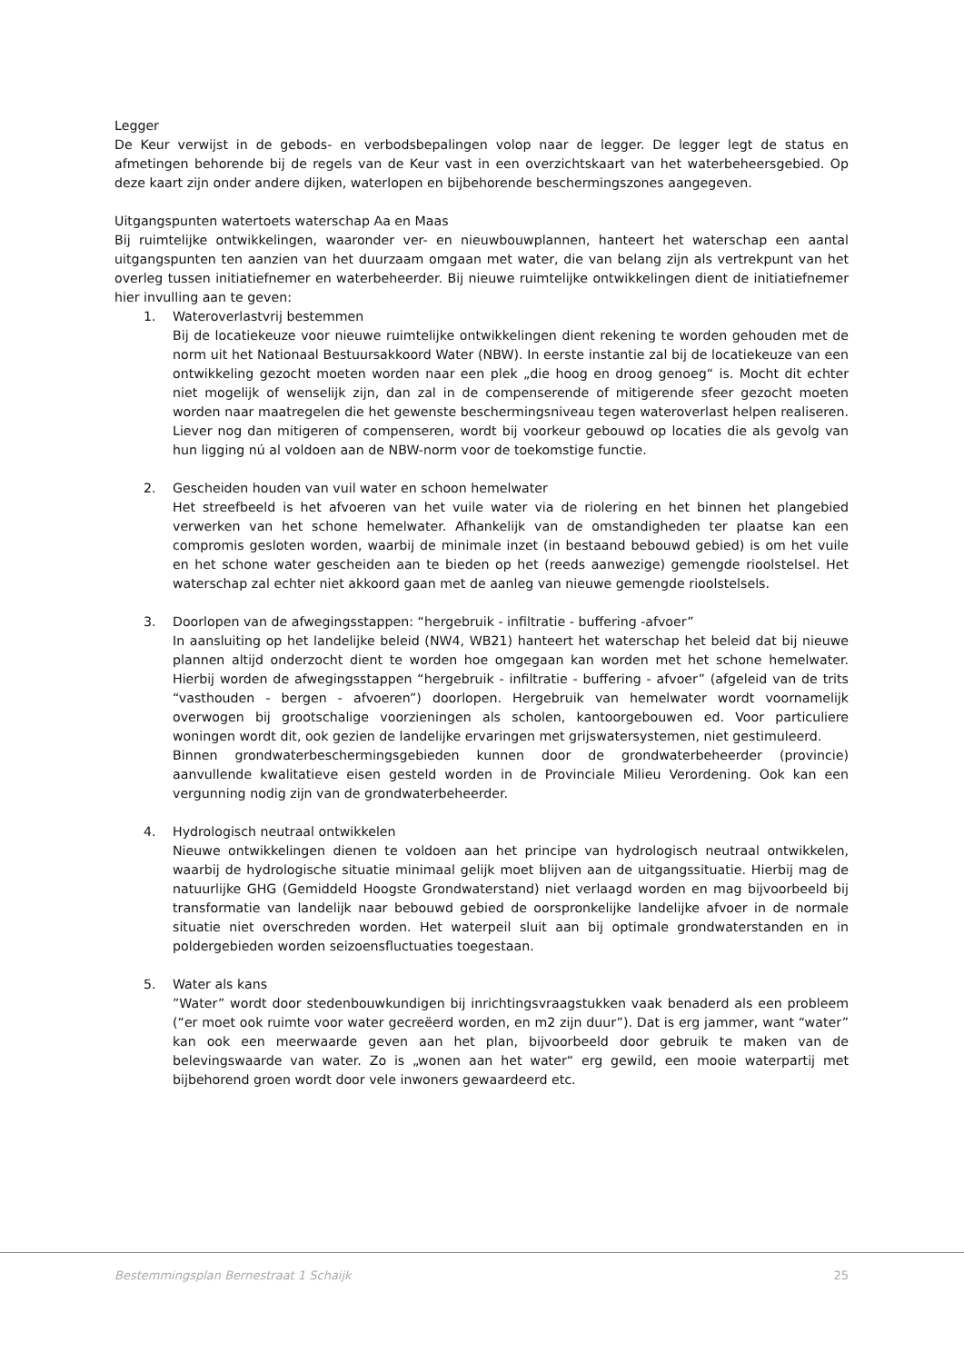Legger
De Keur verwijst in de gebods- en verbodsbepalingen volop naar de legger. De legger legt de status en afmetingen behorende bij de regels van de Keur vast in een overzichtskaart van het waterbeheersgebied. Op deze kaart zijn onder andere dijken, waterlopen en bijbehorende beschermingszones aangegeven.
Uitgangspunten watertoets waterschap Aa en Maas
Bij ruimtelijke ontwikkelingen, waaronder ver- en nieuwbouwplannen, hanteert het waterschap een aantal uitgangspunten ten aanzien van het duurzaam omgaan met water, die van belang zijn als vertrekpunt van het overleg tussen initiatiefnemer en waterbeheerder. Bij nieuwe ruimtelijke ontwikkelingen dient de initiatiefnemer hier invulling aan te geven:
1. Wateroverlastvrij bestemmen
Bij de locatiekeuze voor nieuwe ruimtelijke ontwikkelingen dient rekening te worden gehouden met de norm uit het Nationaal Bestuursakkoord Water (NBW). In eerste instantie zal bij de locatiekeuze van een ontwikkeling gezocht moeten worden naar een plek „die hoog en droog genoeg“ is. Mocht dit echter niet mogelijk of wenselijk zijn, dan zal in de compenserende of mitigerende sfeer gezocht moeten worden naar maatregelen die het gewenste beschermingsniveau tegen wateroverlast helpen realiseren. Liever nog dan mitigeren of compenseren, wordt bij voorkeur gebouwd op locaties die als gevolg van hun ligging nú al voldoen aan de NBW-norm voor de toekomstige functie.
2. Gescheiden houden van vuil water en schoon hemelwater
Het streefbeeld is het afvoeren van het vuile water via de riolering en het binnen het plangebied verwerken van het schone hemelwater. Afhankelijk van de omstandigheden ter plaatse kan een compromis gesloten worden, waarbij de minimale inzet (in bestaand bebouwd gebied) is om het vuile en het schone water gescheiden aan te bieden op het (reeds aanwezige) gemengde rioolstelsel. Het waterschap zal echter niet akkoord gaan met de aanleg van nieuwe gemengde rioolstelsels.
3. Doorlopen van de afwegingsstappen: “hergebruik - infiltratie - buffering -afvoer”
In aansluiting op het landelijke beleid (NW4, WB21) hanteert het waterschap het beleid dat bij nieuwe plannen altijd onderzocht dient te worden hoe omgegaan kan worden met het schone hemelwater. Hierbij worden de afwegingsstappen “hergebruik - infiltratie - buffering - afvoer” (afgeleid van de trits “vasthouden - bergen - afvoeren”) doorlopen. Hergebruik van hemelwater wordt voornamelijk overwogen bij grootschalige voorzieningen als scholen, kantoorgebouwen ed. Voor particuliere woningen wordt dit, ook gezien de landelijke ervaringen met grijswatersystemen, niet gestimuleerd.
Binnen grondwaterbeschermingsgebieden kunnen door de grondwaterbeheerder (provincie) aanvullende kwalitatieve eisen gesteld worden in de Provinciale Milieu Verordening. Ook kan een vergunning nodig zijn van de grondwaterbeheerder.
4. Hydrologisch neutraal ontwikkelen
Nieuwe ontwikkelingen dienen te voldoen aan het principe van hydrologisch neutraal ontwikkelen, waarbij de hydrologische situatie minimaal gelijk moet blijven aan de uitgangssituatie. Hierbij mag de natuurlijke GHG (Gemiddeld Hoogste Grondwaterstand) niet verlaagd worden en mag bijvoorbeeld bij transformatie van landelijk naar bebouwd gebied de oorspronkelijke landelijke afvoer in de normale situatie niet overschreden worden. Het waterpeil sluit aan bij optimale grondwaterstanden en in poldergebieden worden seizoensfluctuaties toegestaan.
5. Water als kans
”Water” wordt door stedenbouwkundigen bij inrichtingsvraagstukken vaak benaderd als een probleem (“er moet ook ruimte voor water gecreëerd worden, en m2 zijn duur”). Dat is erg jammer, want “water” kan ook een meerwaarde geven aan het plan, bijvoorbeeld door gebruik te maken van de belevingswaarde van water. Zo is „wonen aan het water“ erg gewild, een mooie waterpartij met bijbehorend groen wordt door vele inwoners gewaardeerd etc.
Bestemmingsplan Bernestraat 1 Schaijk 25